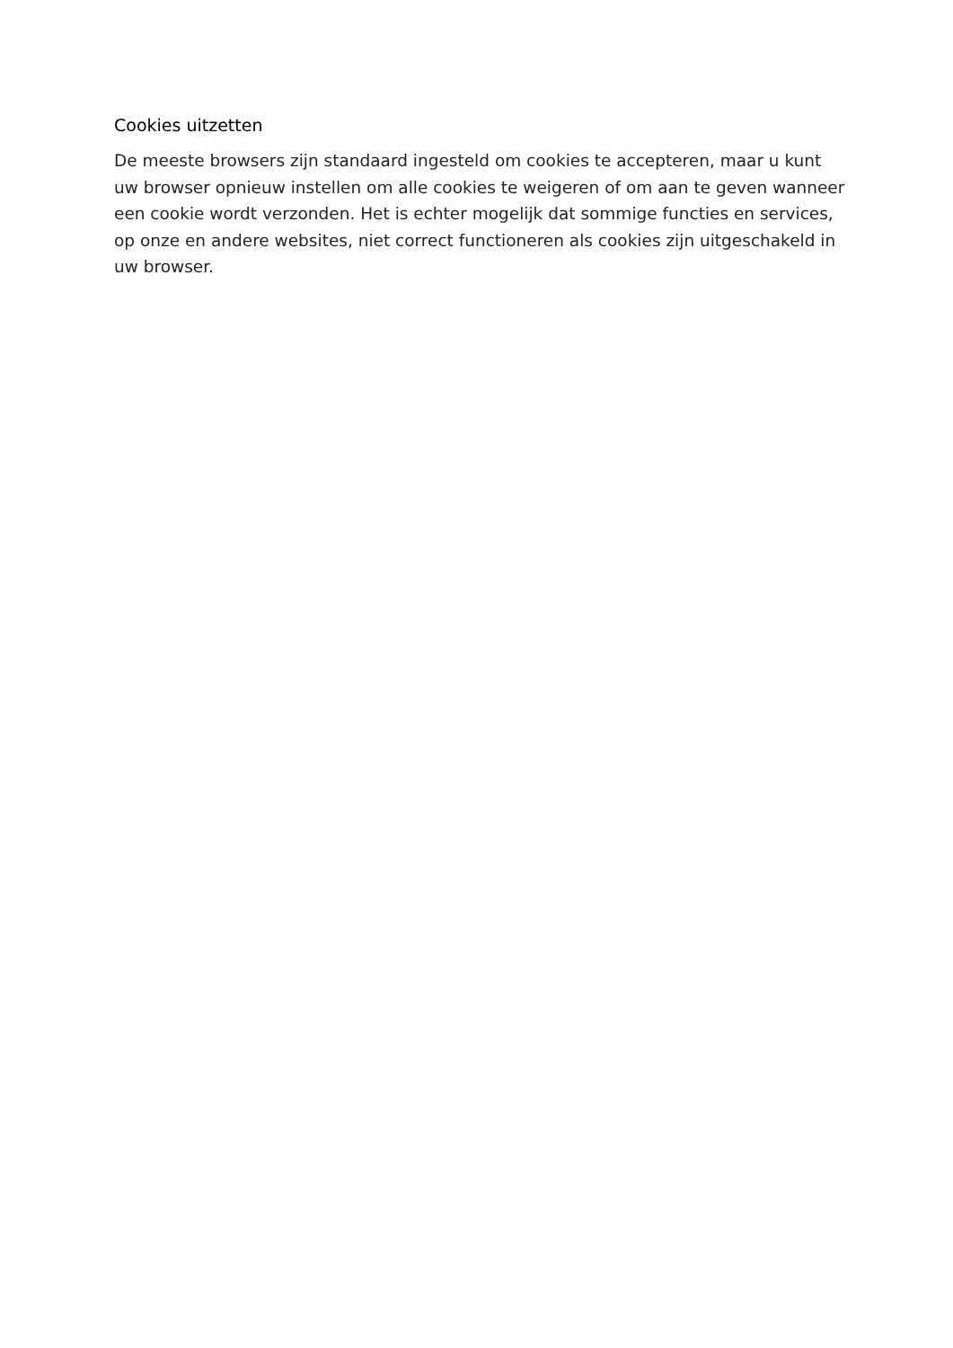Cookies uitzetten
De meeste browsers zijn standaard ingesteld om cookies te accepteren, maar u kunt uw browser opnieuw instellen om alle cookies te weigeren of om aan te geven wanneer een cookie wordt verzonden. Het is echter mogelijk dat sommige functies en services, op onze en andere websites, niet correct functioneren als cookies zijn uitgeschakeld in uw browser.